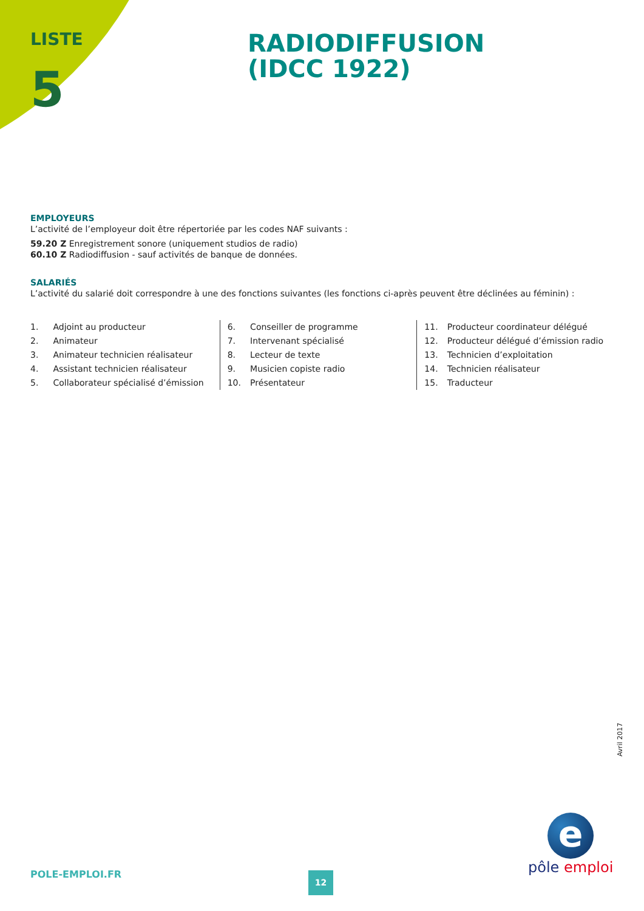LISTE
5
RADIODIFFUSION
(IDCC 1922)
EMPLOYEURS
L’activité de l’employeur doit être répertoriée par les codes NAF suivants :
59.20 Z Enregistrement sonore (uniquement studios de radio)
60.10 Z Radiodiffusion - sauf activités de banque de données.
SALARIÉS
L’activité du salarié doit correspondre à une des fonctions suivantes (les fonctions ci-après peuvent être déclinées au féminin) :
1. Adjoint au producteur
2. Animateur
3. Animateur technicien réalisateur
4. Assistant technicien réalisateur
5. Collaborateur spécialisé d’émission
6. Conseiller de programme
7. Intervenant spécialisé
8. Lecteur de texte
9. Musicien copiste radio
10. Présentateur
11. Producteur coordinateur délégué
12. Producteur délégué d’émission radio
13. Technicien d’exploitation
14. Technicien réalisateur
15. Traducteur
Avril 2017
e
pôle emploi
POLE-EMPLOI.FR 12